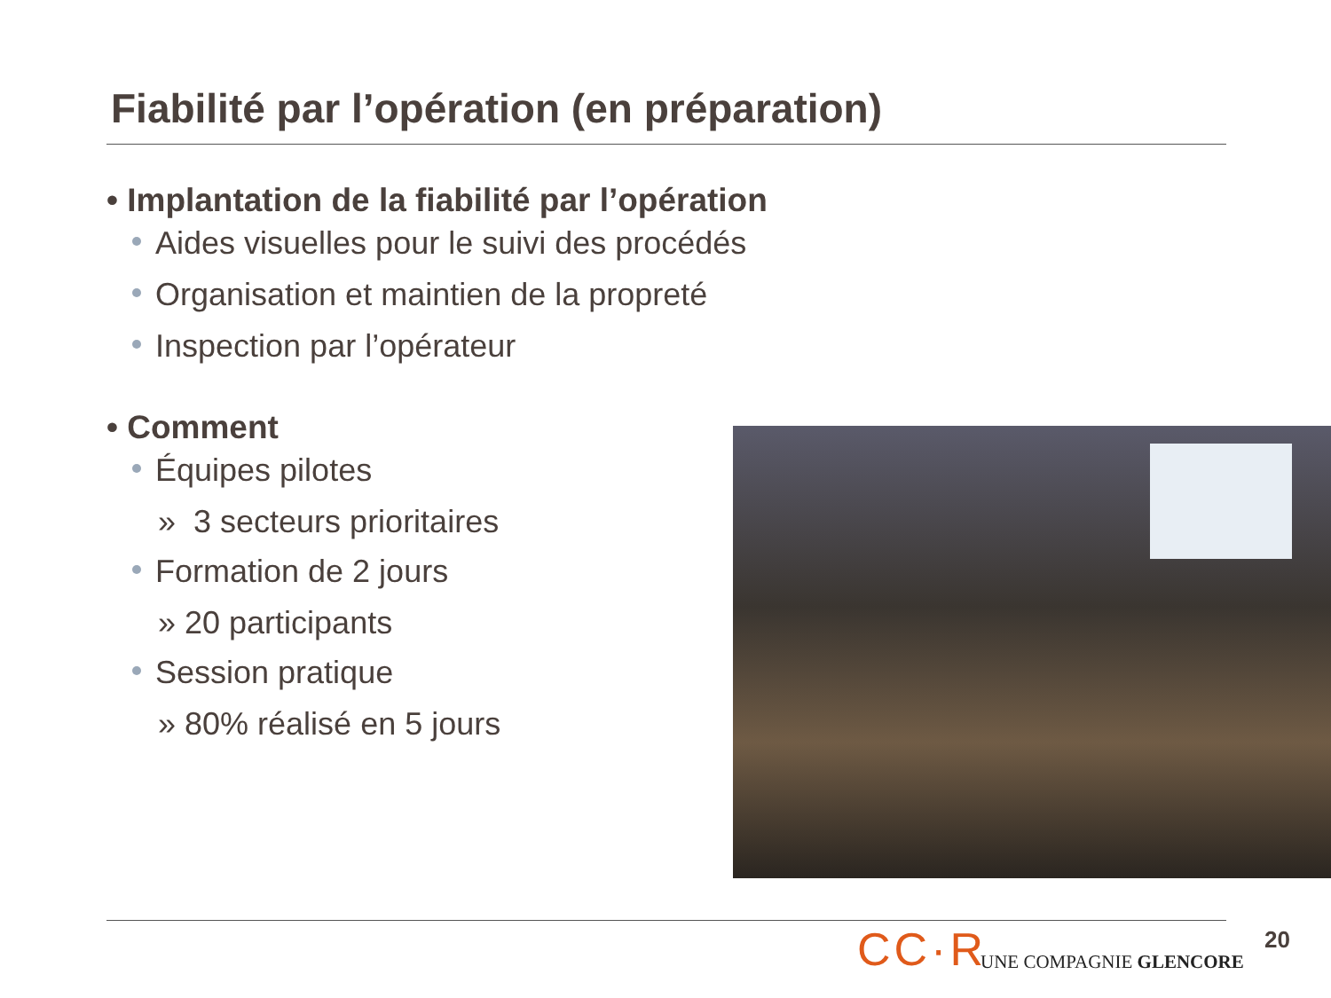Fiabilité par l’opération (en préparation)
• Implantation de la fiabilité par l’opération
Aides visuelles pour le suivi des procédés
Organisation et maintien de la propreté
Inspection par l’opérateur
• Comment
Équipes pilotes
» 3 secteurs prioritaires
Formation de 2 jours
» 20 participants
Session pratique
» 80% réalisé en 5 jours
CC·R UNE COMPAGNIE GLENCORE
20